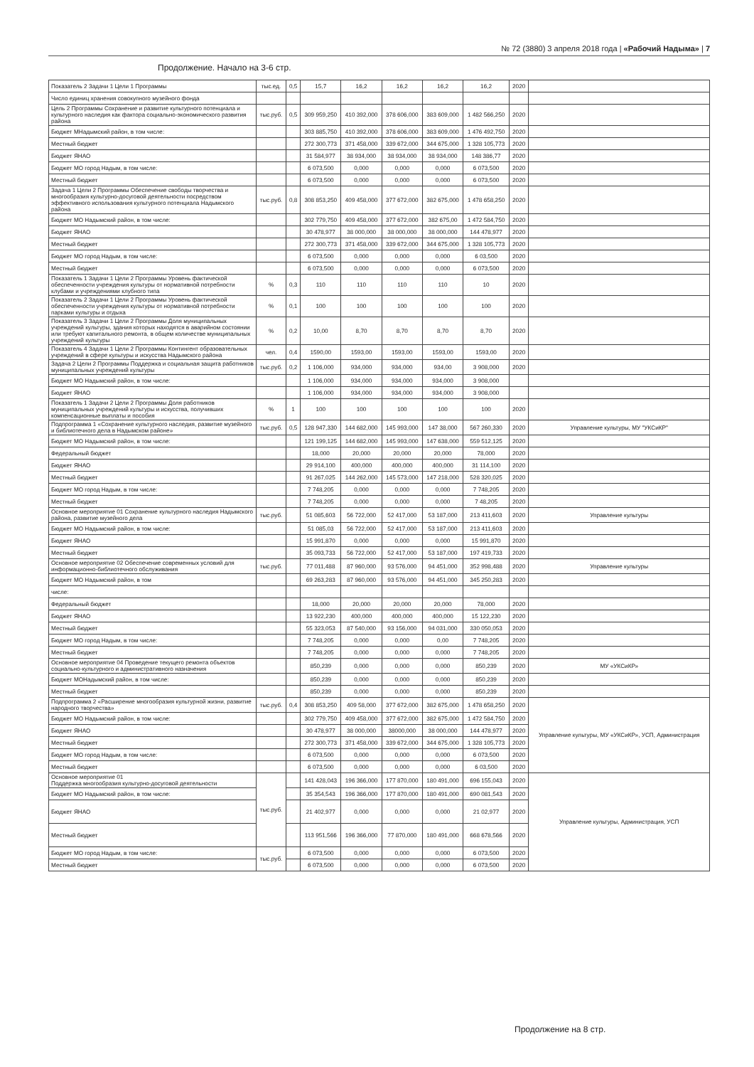№ 72 (3880) 3 апреля 2018 года | «Рабочий Надыма» | 7
Продолжение. Начало на 3-6 стр.
| Показатель 2 Задачи 1 Цели 1 Программы | тыс.ед. | 0,5 | 15,7 | 16,2 | 16,2 | 16,2 | 16,2 | 2020 | |
| Число единиц хранения совокупного музейного фонда | | | | | | | | | |
| Цель 2 Программы Сохранение и развитие культурного потенциала и культурного наследия как фактора социально-экономического развития района | тыс.руб. | 0,5 | 309 959,250 | 410 392,000 | 378 606,000 | 383 609,000 | 1 482 566,250 | 2020 | |
| Бюджет МНадымский район, в том числе: | | | 303 885,750 | 410 392,000 | 378 606,000 | 383 609,000 | 1 476 492,750 | 2020 | |
| Местный бюджет | | | 272 300,773 | 371 458,000 | 339 672,000 | 344 675,000 | 1 328 105,773 | 2020 | |
| Бюджет ЯНАО | | | 31 584,977 | 38 934,000 | 38 934,000 | 38 934,000 | 148 386,77 | 2020 | |
| Бюджет МО город Надым, в том числе: | | | 6 073,500 | 0,000 | 0,000 | 0,000 | 6 073,500 | 2020 | |
| Местный бюджет | | | 6 073,500 | 0,000 | 0,000 | 0,000 | 6 073,500 | 2020 | |
| Задача 1 Цели 2 Программы Обеспечение свободы творчества и многообразия культурно-досуговой деятельности посредством эффективного использования культурного потенциала Надымского района | тыс.руб. | 0,8 | 308 853,250 | 409 458,000 | 377 672,000 | 382 675,000 | 1 478 658,250 | 2020 | |
| Бюджет МО Надымский район, в том числе: | | | 302 779,750 | 409 458,000 | 377 672,000 | 382 675,00 | 1 472 584,750 | 2020 | |
| Бюджет ЯНАО | | | 30 478,977 | 38 000,000 | 38 000,000 | 38 000,000 | 144 478,977 | 2020 | |
| Местный бюджет | | | 272 300,773 | 371 458,000 | 339 672,000 | 344 675,000 | 1 328 105,773 | 2020 | |
| Бюджет МО город Надым, в том числе: | | | 6 073,500 | 0,000 | 0,000 | 0,000 | 6 03,500 | 2020 | |
| Местный бюджет | | | 6 073,500 | 0,000 | 0,000 | 0,000 | 6 073,500 | 2020 | |
| Показатель 1 Задачи 1 Цели 2 Программы Уровень фактической обеспеченности учреждения культуры от нормативной потребности клубами и учреждениями клубного типа | % | 0,3 | 110 | 110 | 110 | 110 | 10 | 2020 | |
| Показатель 2 Задачи 1 Цели 2 Программы Уровень фактической обеспеченности учреждения культуры от нормативной потребности парками культуры и отдыха | % | 0,1 | 100 | 100 | 100 | 100 | 100 | 2020 | |
| Показатель 3 Задачи 1 Цели 2 Программы Доля муниципальных учреждений культуры, здания которых находятся в аварийном состоянии или требуют капитального ремонта, в общем количестве муниципальных учреждений культуры | % | 0,2 | 10,00 | 8,70 | 8,70 | 8,70 | 8,70 | 2020 | |
| Показатель 4 Задачи 1 Цели 2 Программы Контингент образовательных учреждений в сфере культуры и искусства Надымского района | чел. | 0,4 | 1590,00 | 1593,00 | 1593,00 | 1593,00 | 1593,00 | 2020 | |
| Задача 2 Цели 2 Программы Поддержка и социальная защита работников муниципальных учреждений культуры | тыс.руб. | 0,2 | 1 106,000 | 934,000 | 934,000 | 934,00 | 3 908,000 | 2020 | |
| Бюджет МО Надымский район, в том числе: | | | 1 106,000 | 934,000 | 934,000 | 934,000 | 3 908,000 | | |
| Бюджет ЯНАО | | | 1 106,000 | 934,000 | 934,000 | 934,000 | 3 908,000 | | |
| Показатель 1 Задачи 2 Цели 2 Программы Доля работников муниципальных учреждений культуры и искусства, получивших компенсационные выплаты и пособия | % | 1 | 100 | 100 | 100 | 100 | 100 | 2020 | |
| Подпрограмма 1 «Сохранение культурного наследия, развитие музейного и библиотечного дела в Надымском районе» | тыс.руб. | 0,5 | 128 947,330 | 144 682,000 | 145 993,000 | 147 38,000 | 567 260,330 | 2020 | Управление культуры, МУ "УКСиКР" |
| Бюджет МО Надымский район, в том числе: | | | 121 199,125 | 144 682,000 | 145 993,000 | 147 638,000 | 559 512,125 | 2020 | |
| Федеральный бюджет | | | 18,000 | 20,000 | 20,000 | 20,000 | 78,000 | 2020 | |
| Бюджет ЯНАО | | | 29 914,100 | 400,000 | 400,000 | 400,000 | 31 114,100 | 2020 | |
| Местный бюджет | | | 91 267,025 | 144 262,000 | 145 573,000 | 147 218,000 | 528 320,025 | 2020 | |
| Бюджет МО город Надым, в том числе: | | | 7 748,205 | 0,000 | 0,000 | 0,000 | 7 748,205 | 2020 | |
| Местный бюджет | | | 7 748,205 | 0,000 | 0,000 | 0,000 | 7 48,205 | 2020 | |
| Основное мероприятие 01 Сохранение культурного наследия Надымского района, развитие музейного дела | тыс.руб. | | 51 085,603 | 56 722,000 | 52 417,000 | 53 187,000 | 213 411,603 | 2020 | Управление культуры |
| Бюджет МО Надымский район, в том числе: | | | 51 085,03 | 56 722,000 | 52 417,000 | 53 187,000 | 213 411,603 | 2020 | |
| Бюджет ЯНАО | | | 15 991,870 | 0,000 | 0,000 | 0,000 | 15 991,870 | 2020 | |
| Местный бюджет | | | 35 093,733 | 56 722,000 | 52 417,000 | 53 187,000 | 197 419,733 | 2020 | |
| Основное мероприятие 02 Обеспечение современных условий для информационно-библиотечного обслуживания | тыс.руб. | | 77 011,488 | 87 960,000 | 93 576,000 | 94 451,000 | 352 998,488 | 2020 | Управление культуры |
| Бюджет МО Надымский район, в том | | | 69 263,283 | 87 960,000 | 93 576,000 | 94 451,000 | 345 250,283 | 2020 | |
| числе: | | | | | | | | | |
| Федеральный бюджет | | | 18,000 | 20,000 | 20,000 | 20,000 | 78,000 | 2020 | |
| Бюджет ЯНАО | | | 13 922,230 | 400,000 | 400,000 | 400,000 | 15 122,230 | 2020 | |
| Местный бюджет | | | 55 323,053 | 87 540,000 | 93 156,000 | 94 031,000 | 330 050,053 | 2020 | |
| Бюджет МО город Надым, в том числе: | | | 7 748,205 | 0,000 | 0,000 | 0,00 | 7 748,205 | 2020 | |
| Местный бюджет | | | 7 748,205 | 0,000 | 0,000 | 0,000 | 7 748,205 | 2020 | |
| Основное мероприятие 04 Проведение текущего ремонта объектов социально-культурного и административного назначения | | | 850,239 | 0,000 | 0,000 | 0,000 | 850,239 | 2020 | МУ «УКСиКР» |
| Бюджет МОНадымский район, в том числе: | | | 850,239 | 0,000 | 0,000 | 0,000 | 850,239 | 2020 | |
| Местный бюджет | | | 850,239 | 0,000 | 0,000 | 0,000 | 850,239 | 2020 | |
| Подпрограмма 2 «Расширение многообразия культурной жизни, развитие народного творчества» | тыс.руб. | 0,4 | 308 853,250 | 409 58,000 | 377 672,000 | 382 675,000 | 1 478 658,250 | 2020 | Управление культуры, МУ «УКСиКР», УСП, Администрация |
| Бюджет МО Надымский район, в том числе: | | | 302 779,750 | 409 458,000 | 377 672,000 | 382 675,000 | 1 472 584,750 | 2020 | |
| Бюджет ЯНАО | | | 30 478,977 | 38 000,000 | 38000,000 | 38 000,000 | 144 478,977 | 2020 | |
| Местный бюджет | | | 272 300,773 | 371 458,000 | 339 672,000 | 344 675,000 | 1 328 105,773 | 2020 | |
| Бюджет МО город Надым, в том числе: | | | 6 073,500 | 0,000 | 0,000 | 0,000 | 6 073,500 | 2020 | |
| Местный бюджет | | | 6 073,500 | 0,000 | 0,000 | 0,000 | 6 03,500 | 2020 | |
| Основное мероприятие 01 Поддержка многообразия культурно-досуговой деятельности | тыс.руб. | | 141 428,043 | 196 366,000 | 177 870,000 | 180 491,000 | 696 155,043 | 2020 | Управление культуры, Администрация, УСП |
| Бюджет МО Надымский район, в том числе: | | | 35 354,543 | 196 366,000 | 177 870,000 | 180 491,000 | 690 081,543 | 2020 | |
| Бюджет ЯНАО | | | 21 402,977 | 0,000 | 0,000 | 0,000 | 21 02,977 | 2020 | |
| Местный бюджет | | | 113 951,566 | 196 366,000 | 77 870,000 | 180 491,000 | 668 678,566 | 2020 | |
| Бюджет МО город Надым, в том числе: | тыс.руб. | | 6 073,500 | 0,000 | 0,000 | 0,000 | 6 073,500 | 2020 | |
| Местный бюджет | | | 6 073,500 | 0,000 | 0,000 | 0,000 | 6 073,500 | 2020 | |
Продолжение на 8 стр.